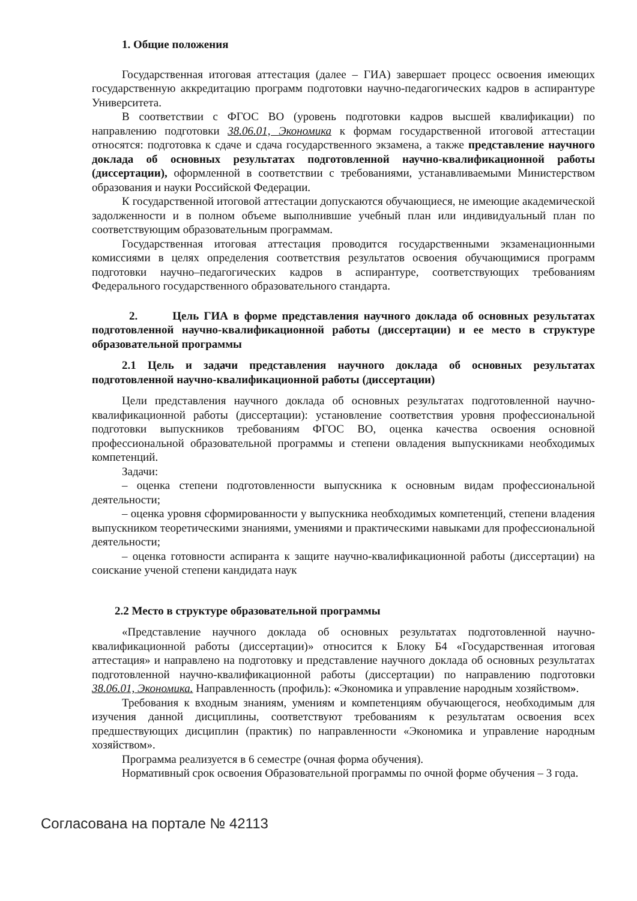1. Общие положения
Государственная итоговая аттестация (далее – ГИА) завершает процесс освоения имеющих государственную аккредитацию программ подготовки научно-педагогических кадров в аспирантуре Университета.
В соответствии с ФГОС ВО (уровень подготовки кадров высшей квалификации) по направлению подготовки 38.06.01, Экономика к формам государственной итоговой аттестации относятся: подготовка к сдаче и сдача государственного экзамена, а также представление научного доклада об основных результатах подготовленной научно-квалификационной работы (диссертации), оформленной в соответствии с требованиями, устанавливаемыми Министерством образования и науки Российской Федерации.
К государственной итоговой аттестации допускаются обучающиеся, не имеющие академической задолженности и в полном объеме выполнившие учебный план или индивидуальный план по соответствующим образовательным программам.
Государственная итоговая аттестация проводится государственными экзаменационными комиссиями в целях определения соответствия результатов освоения обучающимися программ подготовки научно–педагогических кадров в аспирантуре, соответствующих требованиям Федерального государственного образовательного стандарта.
2. Цель ГИА в форме представления научного доклада об основных результатах подготовленной научно-квалификационной работы (диссертации) и ее место в структуре образовательной программы
2.1 Цель и задачи представления научного доклада об основных результатах подготовленной научно-квалификационной работы (диссертации)
Цели представления научного доклада об основных результатах подготовленной научно-квалификационной работы (диссертации): установление соответствия уровня профессиональной подготовки выпускников требованиям ФГОС ВО, оценка качества освоения основной профессиональной образовательной программы и степени овладения выпускниками необходимых компетенций.
Задачи:
– оценка степени подготовленности выпускника к основным видам профессиональной деятельности;
– оценка уровня сформированности у выпускника необходимых компетенций, степени владения выпускником теоретическими знаниями, умениями и практическими навыками для профессиональной деятельности;
– оценка готовности аспиранта к защите научно-квалификационной работы (диссертации) на соискание ученой степени кандидата наук
2.2 Место в структуре образовательной программы
«Представление научного доклада об основных результатах подготовленной научно-квалификационной работы (диссертации)» относится к Блоку Б4 «Государственная итоговая аттестация» и направлено на подготовку и представление научного доклада об основных результатах подготовленной научно-квалификационной работы (диссертации) по направлению подготовки 38.06.01, Экономика. Направленность (профиль): «Экономика и управление народным хозяйством».
Требования к входным знаниям, умениям и компетенциям обучающегося, необходимым для изучения данной дисциплины, соответствуют требованиям к результатам освоения всех предшествующих дисциплин (практик) по направленности «Экономика и управление народным хозяйством».
Программа реализуется в 6 семестре (очная форма обучения).
Нормативный срок освоения Образовательной программы по очной форме обучения – 3 года.
Согласована на портале № 42113